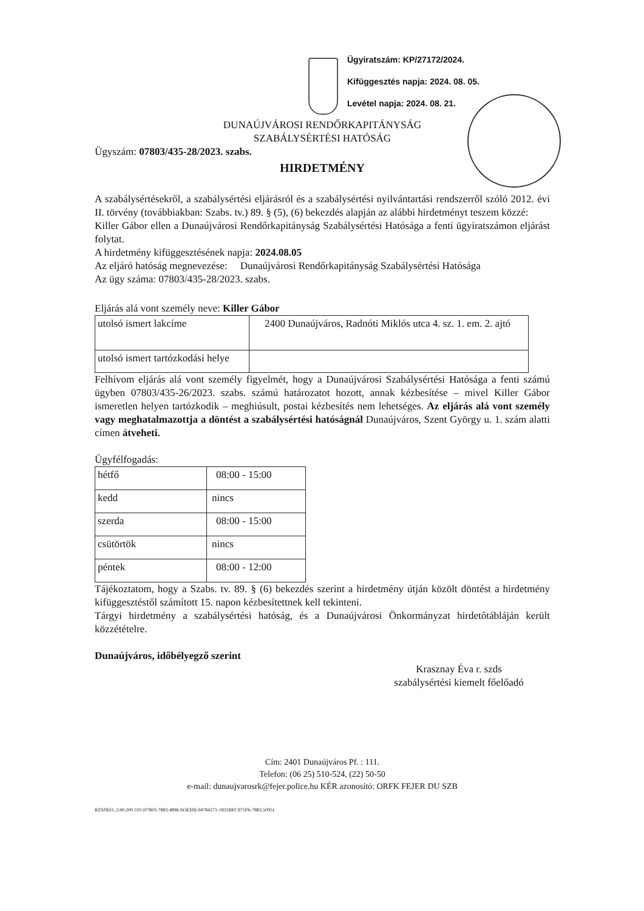Ügyiratszám: KP/27172/2024.
Kifüggesztés napja: 2024. 08. 05.
Levétel napja: 2024. 08. 21.
DUNAÚJVÁROSI RENDŐRKAPITÁNYSÁG
SZABÁLYSÉRTÉSI HATÓSÁG
Ügyszám: 07803/435-28/2023. szabs.
HIRDETMÉNY
A szabálysértésekről, a szabálysértési eljárásról és a szabálysértési nyilvántartási rendszerről szóló 2012. évi II. törvény (továbbiakban: Szabs. tv.) 89. § (5), (6) bekezdés alapján az alábbi hirdetményt teszem közzé:
Killer Gábor ellen a Dunaújvárosi Rendőrkapitányság Szabálysértési Hatósága a fenti ügyiratszámon eljárást folytat.
A hirdetmény kifüggesztésének napja: 2024.08.05
Az eljáró hatóság megnevezése: Dunaújvárosi Rendőrkapitányság Szabálysértési Hatósága
Az ügy száma: 07803/435-28/2023. szabs.
Eljárás alá vont személy neve: Killer Gábor
| utolsó ismert lakcíme | 2400 Dunaújváros, Radnóti Miklós utca 4. sz. 1. em. 2. ajtó |
| utolsó ismert tartózkodási helye | |
Felhívom eljárás alá vont személy figyelmét, hogy a Dunaújvárosi Szabálysértési Hatósága a fenti számú ügyben 07803/435-26/2023. szabs. számú határozatot hozott, annak kézbesítése – mivel Killer Gábor ismeretlen helyen tartózkodik – meghiúsult, postai kézbesítés nem lehetséges. Az eljárás alá vont személy vagy meghatalmazottja a döntést a szabálysértési hatóságnál Dunaújváros, Szent György u. 1. szám alatti címen átveheti.
Ügyfélfogadás:
| hétfő | 08:00 - 15:00 |
| kedd | nincs |
| szerda | 08:00 - 15:00 |
| csütörtök | nincs |
| péntek | 08:00 - 12:00 |
Tájékoztatom, hogy a Szabs. tv. 89. § (6) bekezdés szerint a hirdetmény útján közölt döntést a hirdetmény kifüggesztéstől számított 15. napon kézbesítettnek kell tekinteni.
Tárgyi hirdetmény a szabálysértési hatóság, és a Dunaújvárosi Önkormányzat hirdetőtábláján került közzétételre.
Dunaújváros, időbélyegző szerint
Krasznay Éva r. szds
szabálysértési kiemelt főelőadó
Cím: 2401 Dunaújváros Pf. : 111.
Telefon: (06 25) 510-524, (22) 50-50
e-mail: dunaujvarosrk@fejer.police.hu KÉR azonosító: ORFK FEJER DU SZB
RZSNEO_3.90.200.310 (07803-7883.4896-SOEIHI-94784271-1831BFC971F6-7883.5095)